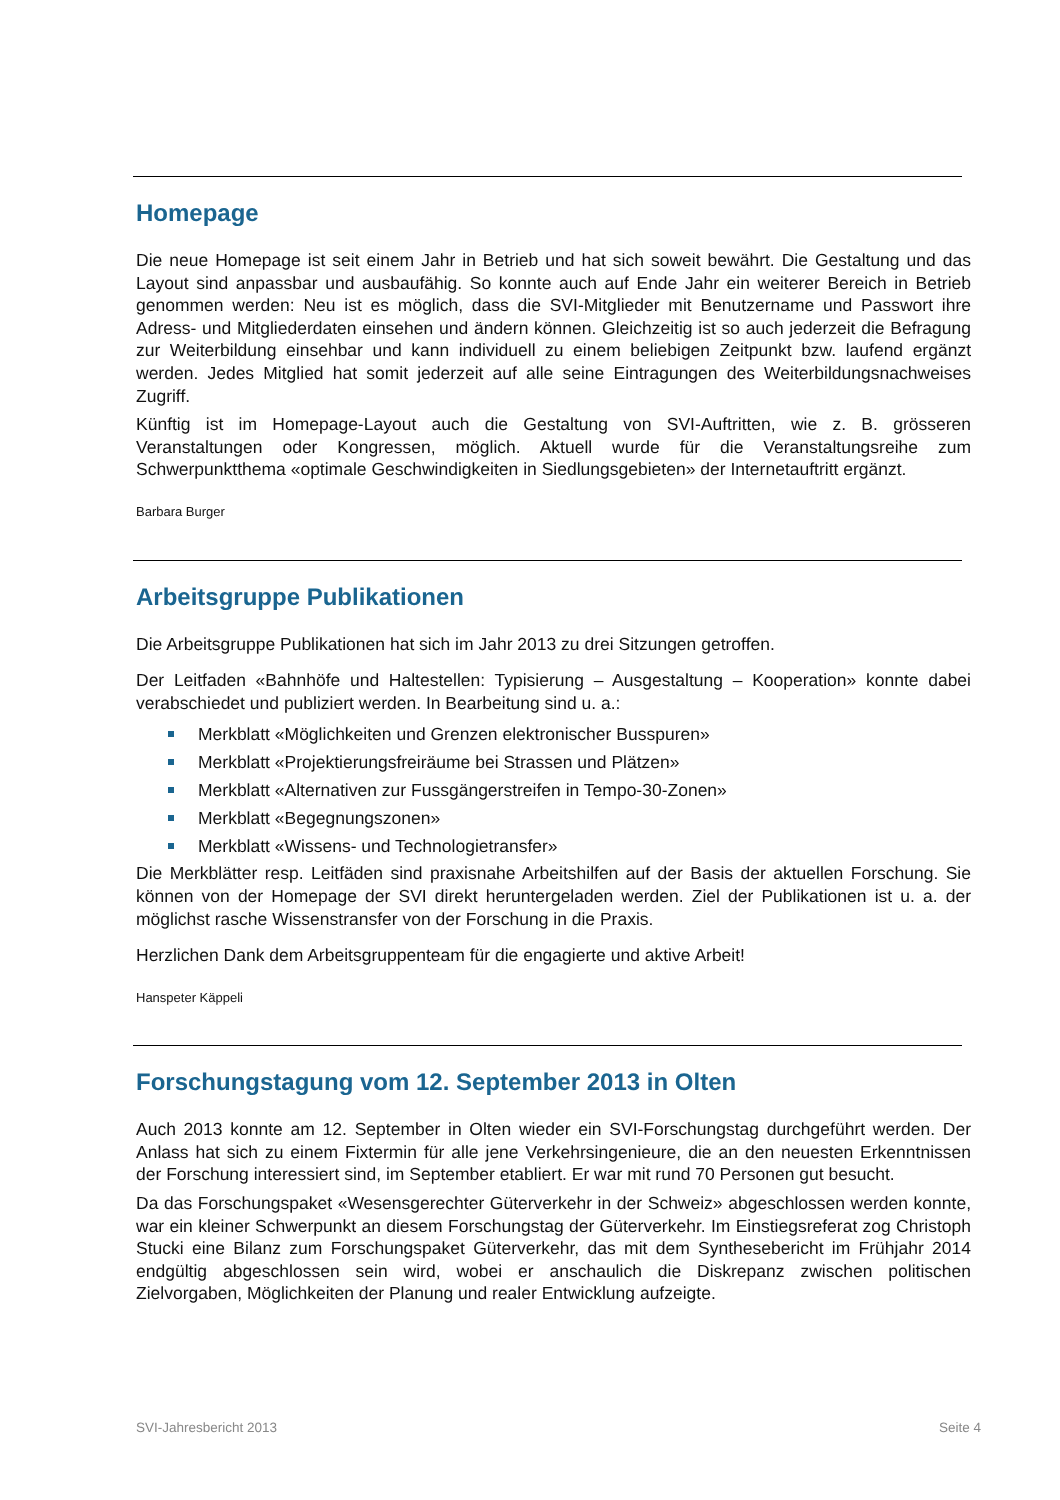Homepage
Die neue Homepage ist seit einem Jahr in Betrieb und hat sich soweit bewährt. Die Gestaltung und das Layout sind anpassbar und ausbaufähig. So konnte auch auf Ende Jahr ein weiterer Bereich in Betrieb genommen werden: Neu ist es möglich, dass die SVI-Mitglieder mit Benutzername und Passwort ihre Adress- und Mitgliederdaten einsehen und ändern können. Gleichzeitig ist so auch jederzeit die Befragung zur Weiterbildung einsehbar und kann individuell zu einem beliebigen Zeitpunkt bzw. laufend ergänzt werden. Jedes Mitglied hat somit jederzeit auf alle seine Eintragungen des Weiterbildungsnachweises Zugriff.
Künftig ist im Homepage-Layout auch die Gestaltung von SVI-Auftritten, wie z. B. grösseren Veranstaltungen oder Kongressen, möglich. Aktuell wurde für die Veranstaltungsreihe zum Schwerpunktthema «optimale Geschwindigkeiten in Siedlungsgebieten» der Internetauftritt ergänzt.
Barbara Burger
Arbeitsgruppe Publikationen
Die Arbeitsgruppe Publikationen hat sich im Jahr 2013 zu drei Sitzungen getroffen.
Der Leitfaden «Bahnhöfe und Haltestellen: Typisierung – Ausgestaltung – Kooperation» konnte dabei verabschiedet und publiziert werden. In Bearbeitung sind u. a.:
Merkblatt «Möglichkeiten und Grenzen elektronischer Busspuren»
Merkblatt «Projektierungsfreiräume bei Strassen und Plätzen»
Merkblatt «Alternativen zur Fussgängerstreifen in Tempo-30-Zonen»
Merkblatt «Begegnungszonen»
Merkblatt «Wissens- und Technologietransfer»
Die Merkblätter resp. Leitfäden sind praxisnahe Arbeitshilfen auf der Basis der aktuellen Forschung. Sie können von der Homepage der SVI direkt heruntergeladen werden. Ziel der Publikationen ist u. a. der möglichst rasche Wissenstransfer von der Forschung in die Praxis.
Herzlichen Dank dem Arbeitsgruppenteam für die engagierte und aktive Arbeit!
Hanspeter Käppeli
Forschungstagung vom 12. September 2013 in Olten
Auch 2013 konnte am 12. September in Olten wieder ein SVI-Forschungstag durchgeführt werden. Der Anlass hat sich zu einem Fixtermin für alle jene Verkehrsingenieure, die an den neuesten Erkenntnissen der Forschung interessiert sind, im September etabliert. Er war mit rund 70 Personen gut besucht.
Da das Forschungspaket «Wesensgerechter Güterverkehr in der Schweiz» abgeschlossen werden konnte, war ein kleiner Schwerpunkt an diesem Forschungstag der Güterverkehr. Im Einstiegsreferat zog Christoph Stucki eine Bilanz zum Forschungspaket Güterverkehr, das mit dem Synthesebericht im Frühjahr 2014 endgültig abgeschlossen sein wird, wobei er anschaulich die Diskrepanz zwischen politischen Zielvorgaben, Möglichkeiten der Planung und realer Entwicklung aufzeigte.
SVI-Jahresbericht 2013 Seite 4